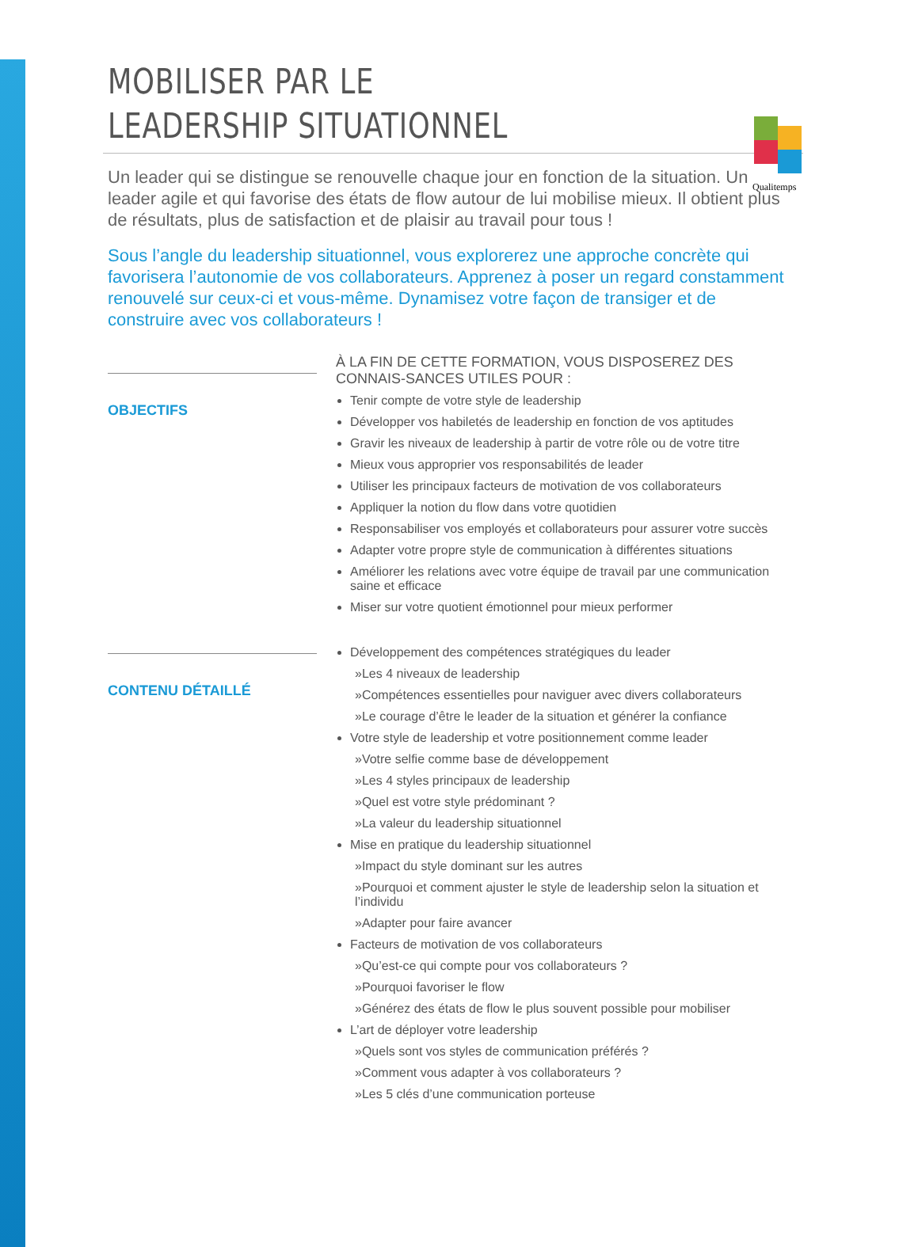Qualitemps
MOBILISER PAR LE
LEADERSHIP SITUATIONNEL
Un leader qui se distingue se renouvelle chaque jour en fonction de la situation. Un leader agile et qui favorise des états de flow autour de lui mobilise mieux. Il obtient plus de résultats, plus de satisfaction et de plaisir au travail pour tous !
Sous l’angle du leadership situationnel, vous explorerez une approche concrète qui favorisera l’autonomie de vos collaborateurs. Apprenez à poser un regard constamment renouvelé sur ceux-ci et vous-même. Dynamisez votre façon de transiger et de construire avec vos collaborateurs !
OBJECTIFS
À LA FIN DE CETTE FORMATION, VOUS DISPOSEREZ DES CONNAIS-SANCES UTILES POUR :
Tenir compte de votre style de leadership
Développer vos habiletés de leadership en fonction de vos aptitudes
Gravir les niveaux de leadership à partir de votre rôle ou de votre titre
Mieux vous approprier vos responsabilités de leader
Utiliser les principaux facteurs de motivation de vos collaborateurs
Appliquer la notion du flow dans votre quotidien
Responsabiliser vos employés et collaborateurs pour assurer votre succès
Adapter votre propre style de communication à différentes situations
Améliorer les relations avec votre équipe de travail par une communication saine et efficace
Miser sur votre quotient émotionnel pour mieux performer
CONTENU DÉTAILLÉ
Développement des compétences stratégiques du leader
»Les 4 niveaux de leadership
»Compétences essentielles pour naviguer avec divers collaborateurs
»Le courage d’être le leader de la situation et générer la confiance
Votre style de leadership et votre positionnement comme leader
»Votre selfie comme base de développement
»Les 4 styles principaux de leadership
»Quel est votre style prédominant ?
»La valeur du leadership situationnel
Mise en pratique du leadership situationnel
»Impact du style dominant sur les autres
»Pourquoi et comment ajuster le style de leadership selon la situation et l’individu
»Adapter pour faire avancer
Facteurs de motivation de vos collaborateurs
»Qu’est-ce qui compte pour vos collaborateurs ?
»Pourquoi favoriser le flow
»Générez des états de flow le plus souvent possible pour mobiliser
L’art de déployer votre leadership
»Quels sont vos styles de communication préférés ?
»Comment vous adapter à vos collaborateurs ?
»Les 5 clés d’une communication porteuse